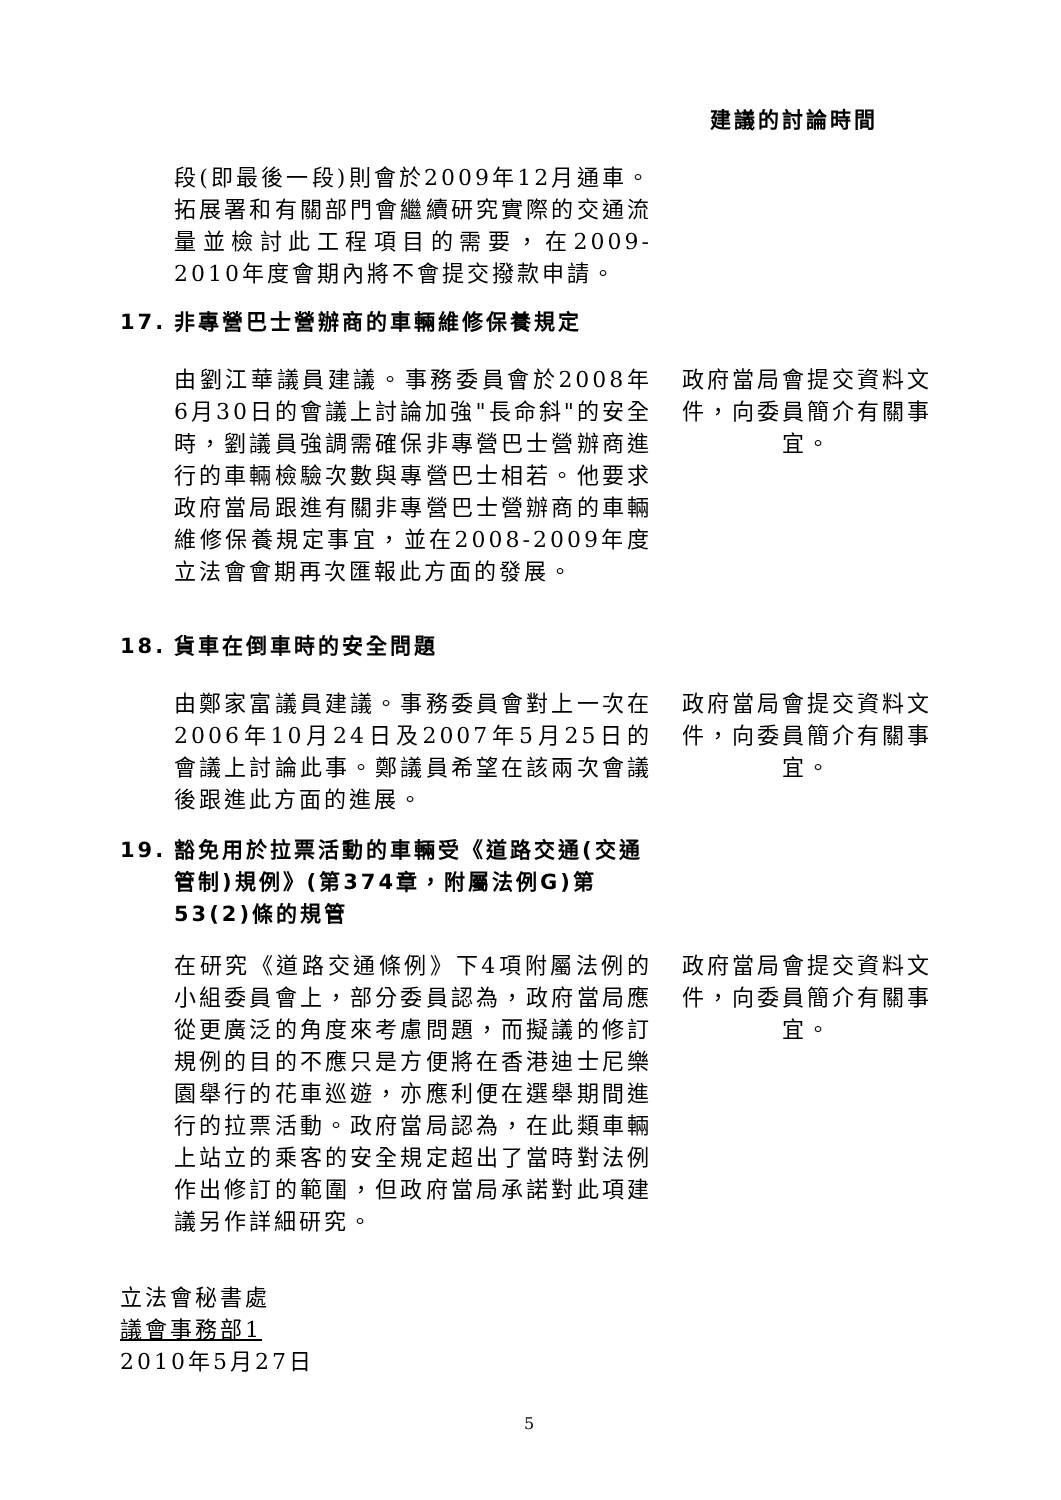建議的討論時間
段(即最後一段)則會於2009年12月通車。拓展署和有關部門會繼續研究實際的交通流量並檢討此工程項目的需要，在2009-2010年度會期內將不會提交撥款申請。
17. 非專營巴士營辦商的車輛維修保養規定
由劉江華議員建議。事務委員會於2008年6月30日的會議上討論加強"長命斜"的安全時，劉議員強調需確保非專營巴士營辦商進行的車輛檢驗次數與專營巴士相若。他要求政府當局跟進有關非專營巴士營辦商的車輛維修保養規定事宜，並在2008-2009年度立法會會期再次匯報此方面的發展。
政府當局會提交資料文件，向委員簡介有關事宜。
18. 貨車在倒車時的安全問題
由鄭家富議員建議。事務委員會對上一次在2006年10月24日及2007年5月25日的會議上討論此事。鄭議員希望在該兩次會議後跟進此方面的進展。
政府當局會提交資料文件，向委員簡介有關事宜。
19. 豁免用於拉票活動的車輛受《道路交通(交通管制)規例》(第374章，附屬法例G)第53(2)條的規管
在研究《道路交通條例》下4項附屬法例的小組委員會上，部分委員認為，政府當局應從更廣泛的角度來考慮問題，而擬議的修訂規例的目的不應只是方便將在香港迪士尼樂園舉行的花車巡遊，亦應利便在選舉期間進行的拉票活動。政府當局認為，在此類車輛上站立的乘客的安全規定超出了當時對法例作出修訂的範圍，但政府當局承諾對此項建議另作詳細研究。
政府當局會提交資料文件，向委員簡介有關事宜。
立法會秘書處
議會事務部1
2010年5月27日
5